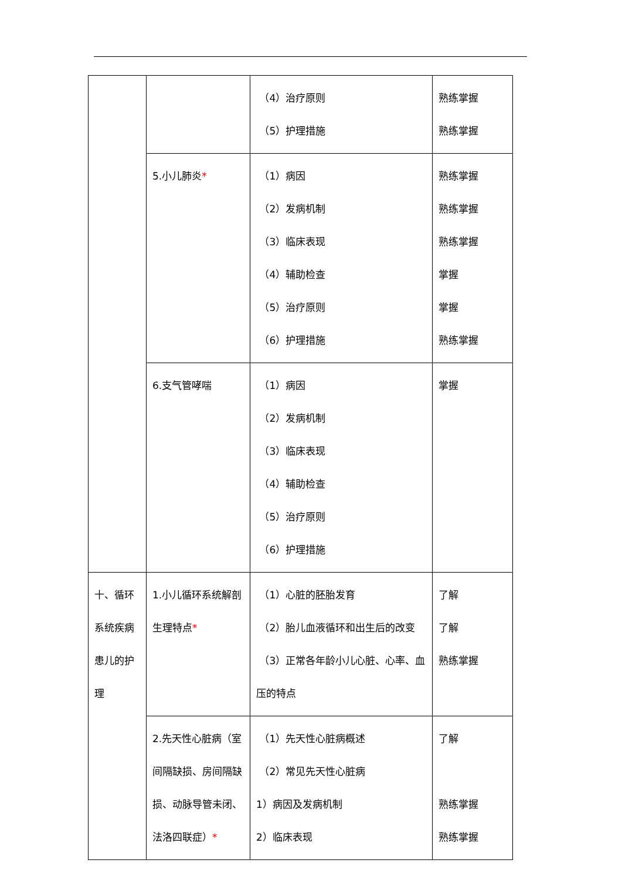| | | （4）治疗原则 （5）护理措施 | 熟练掌握 熟练掌握 |
| | 5.小儿肺炎 * | （1）病因 （2）发病机制 （3）临床表现 （4）辅助检查 （5）治疗原则 （6）护理措施 | 熟练掌握 熟练掌握 熟练掌握 掌握 掌握 熟练掌握 |
| | 6.支气管哮喘 | （1）病因 （2）发病机制 （3）临床表现 （4）辅助检查 （5）治疗原则 （6）护理措施 | 掌握 |
| 十、循环系统疾病患儿的护理 | 1.小儿循环系统解剖生理特点 * | （1）心脏的胚胎发育 （2）胎儿血液循环和出生后的改变 （3）正常各年龄小儿心脏、心率、血压的特点 | 了解 了解 熟练掌握 |
| | 2.先天性心脏病（室间隔缺损、房间隔缺损、动脉导管未闭、法洛四联症） * | （1）先天性心脏病概述 （2）常见先天性心脏病 1）病因及发病机制 2）临床表现 | 了解 熟练掌握 熟练掌握 |